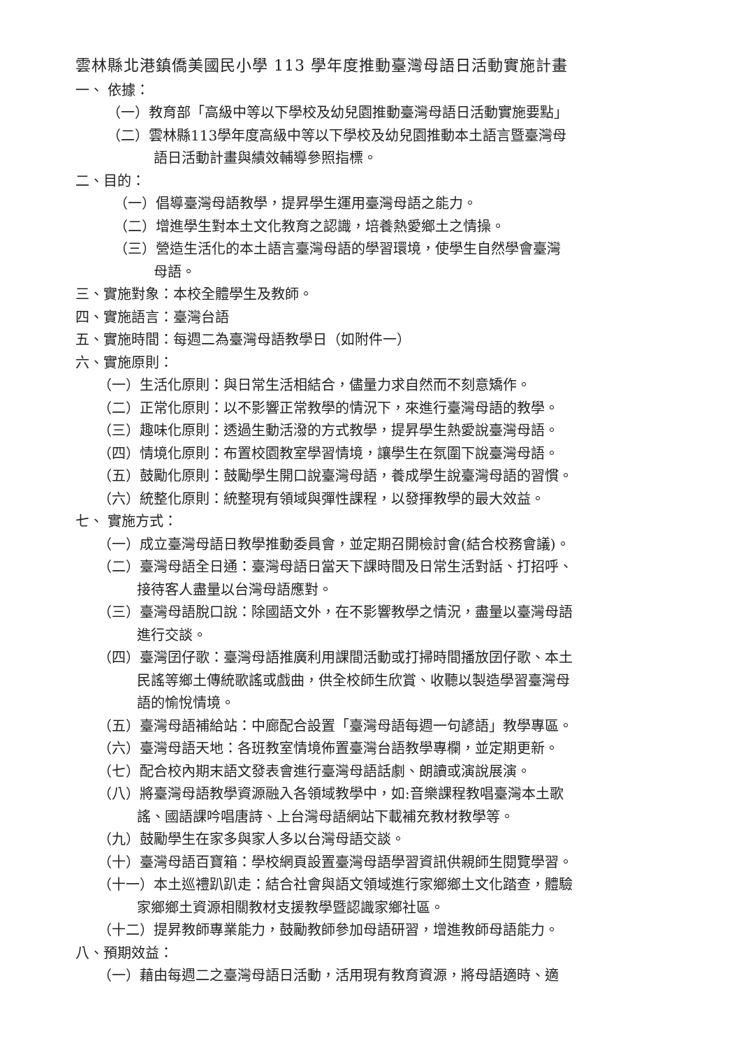雲林縣北港鎮僑美國民小學 113 學年度推動臺灣母語日活動實施計畫
一、 依據：
（一）教育部「高級中等以下學校及幼兒園推動臺灣母語日活動實施要點」
（二）雲林縣113學年度高級中等以下學校及幼兒園推動本土語言暨臺灣母
語日活動計畫與績效輔導參照指標。
二、目的：
（一）倡導臺灣母語教學，提昇學生運用臺灣母語之能力。
（二）增進學生對本土文化教育之認識，培養熱愛鄉土之情操。
（三）營造生活化的本土語言臺灣母語的學習環境，使學生自然學會臺灣
母語。
三、實施對象：本校全體學生及教師。
四、實施語言：臺灣台語
五、實施時間：每週二為臺灣母語教學日（如附件一）
六、實施原則：
（一）生活化原則：與日常生活相結合，儘量力求自然而不刻意矯作。
（二）正常化原則：以不影響正常教學的情況下，來進行臺灣母語的教學。
（三）趣味化原則：透過生動活潑的方式教學，提昇學生熱愛說臺灣母語。
（四）情境化原則：布置校園教室學習情境，讓學生在氛圍下說臺灣母語。
（五）鼓勵化原則：鼓勵學生開口說臺灣母語，養成學生說臺灣母語的習慣。
（六）統整化原則：統整現有領域與彈性課程，以發揮教學的最大效益。
七、 實施方式：
（一）成立臺灣母語日教學推動委員會，並定期召開檢討會(結合校務會議)。
（二）臺灣母語全日通：臺灣母語日當天下課時間及日常生活對話、打招呼、
接待客人盡量以台灣母語應對。
（三）臺灣母語脫口說：除國語文外，在不影響教學之情況，盡量以臺灣母語
進行交談。
（四）臺灣囝仔歌：臺灣母語推廣利用課間活動或打掃時間播放囝仔歌、本土
民謠等鄉土傳統歌謠或戲曲，供全校師生欣賞、收聽以製造學習臺灣母
語的愉悅情境。
（五）臺灣母語補給站：中廊配合設置「臺灣母語每週一句諺語」教學專區。
（六）臺灣母語天地：各班教室情境佈置臺灣台語教學專欄，並定期更新。
（七）配合校內期末語文發表會進行臺灣母語話劇、朗讀或演說展演。
（八）將臺灣母語教學資源融入各領域教學中，如:音樂課程教唱臺灣本土歌
謠、國語課吟唱唐詩、上台灣母語網站下載補充教材教學等。
（九）鼓勵學生在家多與家人多以台灣母語交談。
（十）臺灣母語百寶箱：學校網頁設置臺灣母語學習資訊供親師生閱覽學習。
（十一）本土巡禮趴趴走：結合社會與語文領域進行家鄉鄉土文化踏查，體驗
家鄉鄉土資源相關教材支援教學暨認識家鄉社區。
（十二）提昇教師專業能力，鼓勵教師參加母語研習，增進教師母語能力。
八、預期效益：
（一）藉由每週二之臺灣母語日活動，活用現有教育資源，將母語適時、適